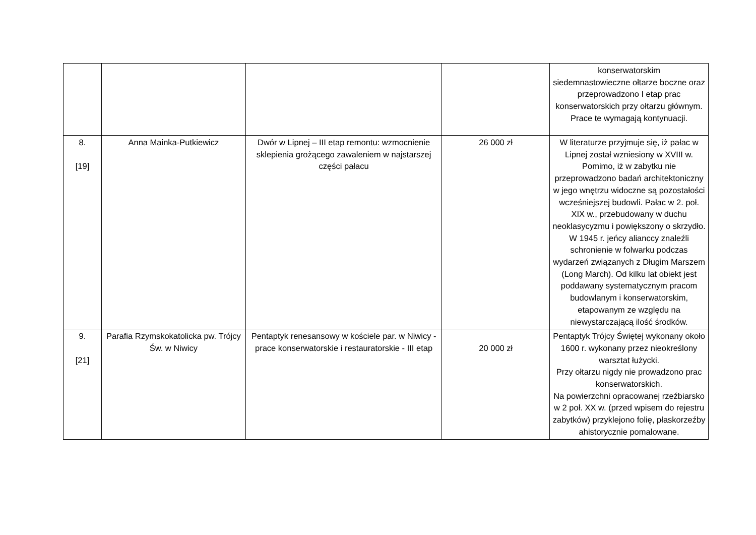| | | | | konserwatorskim siedemnastowieczne ołtarze boczne oraz przeprowadzono I etap prac konserwatorskich przy ołtarzu głównym. Prace te wymagają kontynuacji. |
| 8. [19] | Anna Mainka-Putkiewicz | Dwór w Lipnej – III etap remontu: wzmocnienie sklepienia grożącego zawaleniem w najstarszej części pałacu | 26 000 zł | W literaturze przyjmuje się, iż pałac w Lipnej został wzniesiony w XVIII w. Pomimo, iż w zabytku nie przeprowadzono badań architektoniczny w jego wnętrzu widoczne są pozostałości wcześniejszej budowli. Pałac w 2. poł. XIX w., przebudowany w duchu neoklasycyzmu i powiększony o skrzydło. W 1945 r. jeńcy alianccy znaleźli schronienie w folwarku podczas wydarzeń związanych z Długim Marszem (Long March). Od kilku lat obiekt jest poddawany systematycznym pracom budowlanym i konserwatorskim, etapowanym ze względu na niewystarczającą ilość środków. |
| 9. [21] | Parafia Rzymskokatolicka pw. Trójcy Św. w Niwicy | Pentaptyk renesansowy w kościele par. w Niwicy - prace konserwatorskie i restauratorskie - III etap | 20 000 zł | Pentaptyk Trójcy Świętej wykonany około 1600 r. wykonany przez nieokreślony warsztat łużycki. Przy ołtarzu nigdy nie prowadzono prac konserwatorskich. Na powierzchni opracowanej rzeźbiarsko w 2 poł. XX w. (przed wpisem do rejestru zabytków) przyklejono folię, płaskorzeźby ahistorycznie pomalowane. |